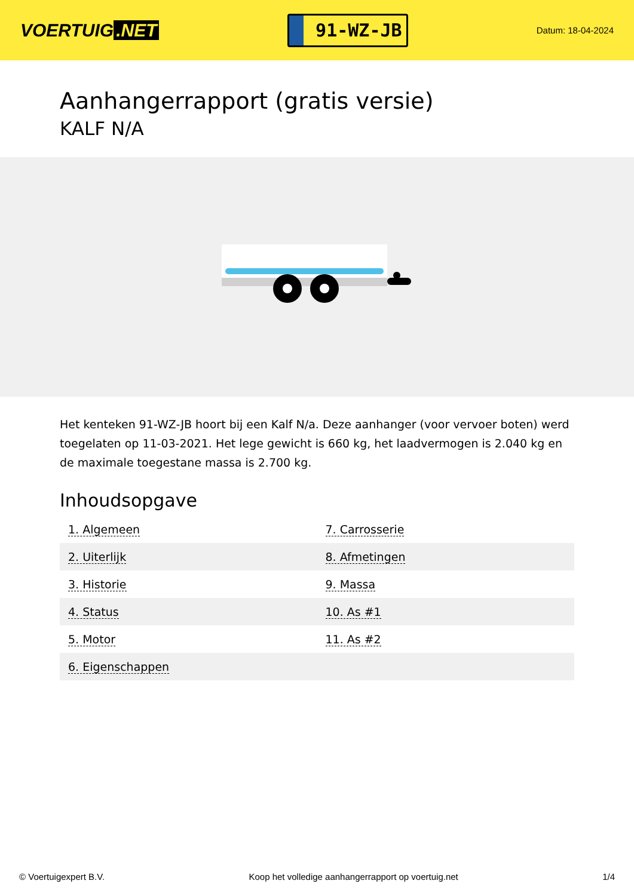VOERTUIG.NET
91-WZ-JB
Datum: 18-04-2024
Aanhangerrapport (gratis versie)
KALF N/A
Het kenteken 91-WZ-JB hoort bij een Kalf N/a. Deze aanhanger (voor vervoer boten) werd toegelaten op 11-03-2021. Het lege gewicht is 660 kg, het laadvermogen is 2.040 kg en de maximale toegestane massa is 2.700 kg.
Inhoudsopgave
| 1. Algemeen | 7. Carrosserie |
| 2. Uiterlijk | 8. Afmetingen |
| 3. Historie | 9. Massa |
| 4. Status | 10. As #1 |
| 5. Motor | 11. As #2 |
| 6. Eigenschappen | |
© Voertuigexpert B.V. Koop het volledige aanhangerrapport op voertuig.net 1/4